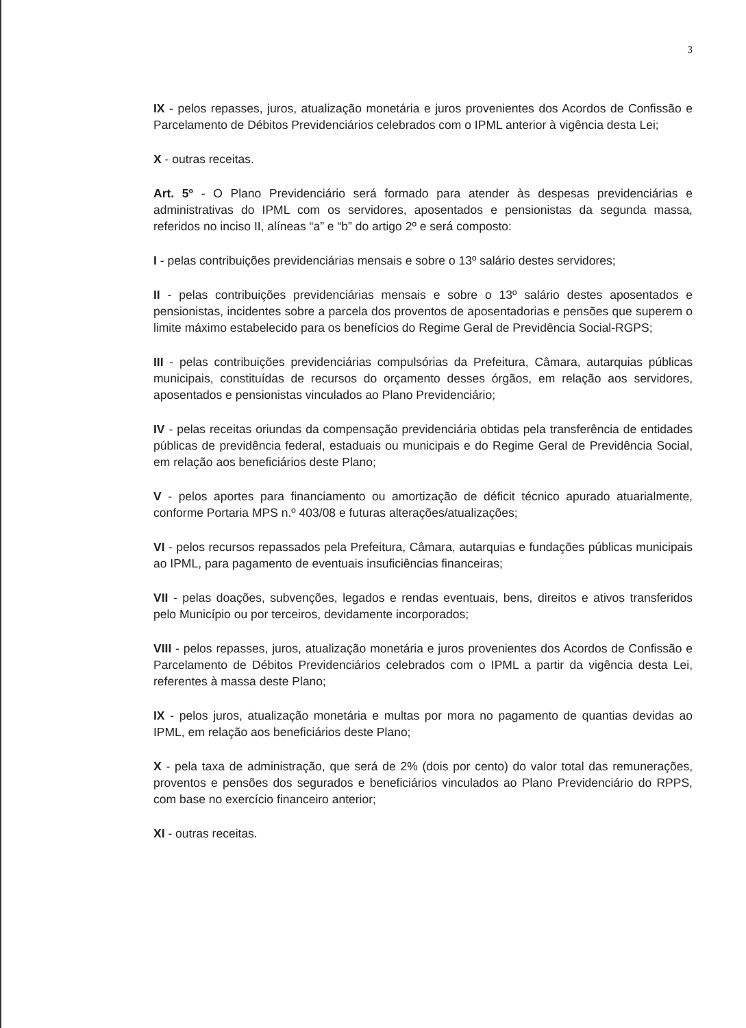3
IX - pelos repasses, juros, atualização monetária e juros provenientes dos Acordos de Confissão e Parcelamento de Débitos Previdenciários celebrados com o IPML anterior à vigência desta Lei;
X - outras receitas.
Art. 5º - O Plano Previdenciário será formado para atender às despesas previdenciárias e administrativas do IPML com os servidores, aposentados e pensionistas da segunda massa, referidos no inciso II, alíneas “a” e “b” do artigo 2º e será composto:
I - pelas contribuições previdenciárias mensais e sobre o 13º salário destes servidores;
II - pelas contribuições previdenciárias mensais e sobre o 13º salário destes aposentados e pensionistas, incidentes sobre a parcela dos proventos de aposentadorias e pensões que superem o limite máximo estabelecido para os benefícios do Regime Geral de Previdência Social-RGPS;
III - pelas contribuições previdenciárias compulsórias da Prefeitura, Câmara, autarquias públicas municipais, constituídas de recursos do orçamento desses órgãos, em relação aos servidores, aposentados e pensionistas vinculados ao Plano Previdenciário;
IV - pelas receitas oriundas da compensação previdenciária obtidas pela transferência de entidades públicas de previdência federal, estaduais ou municipais e do Regime Geral de Previdência Social, em relação aos beneficiários deste Plano;
V - pelos aportes para financiamento ou amortização de déficit técnico apurado atuarialmente, conforme Portaria MPS n.º 403/08 e futuras alterações/atualizações;
VI - pelos recursos repassados pela Prefeitura, Câmara, autarquias e fundações públicas municipais ao IPML, para pagamento de eventuais insuficiências financeiras;
VII - pelas doações, subvenções, legados e rendas eventuais, bens, direitos e ativos transferidos pelo Município ou por terceiros, devidamente incorporados;
VIII - pelos repasses, juros, atualização monetária e juros provenientes dos Acordos de Confissão e Parcelamento de Débitos Previdenciários celebrados com o IPML a partir da vigência desta Lei, referentes à massa deste Plano;
IX - pelos juros, atualização monetária e multas por mora no pagamento de quantias devidas ao IPML, em relação aos beneficiários deste Plano;
X - pela taxa de administração, que será de 2% (dois por cento) do valor total das remunerações, proventos e pensões dos segurados e beneficiários vinculados ao Plano Previdenciário do RPPS, com base no exercício financeiro anterior;
XI - outras receitas.